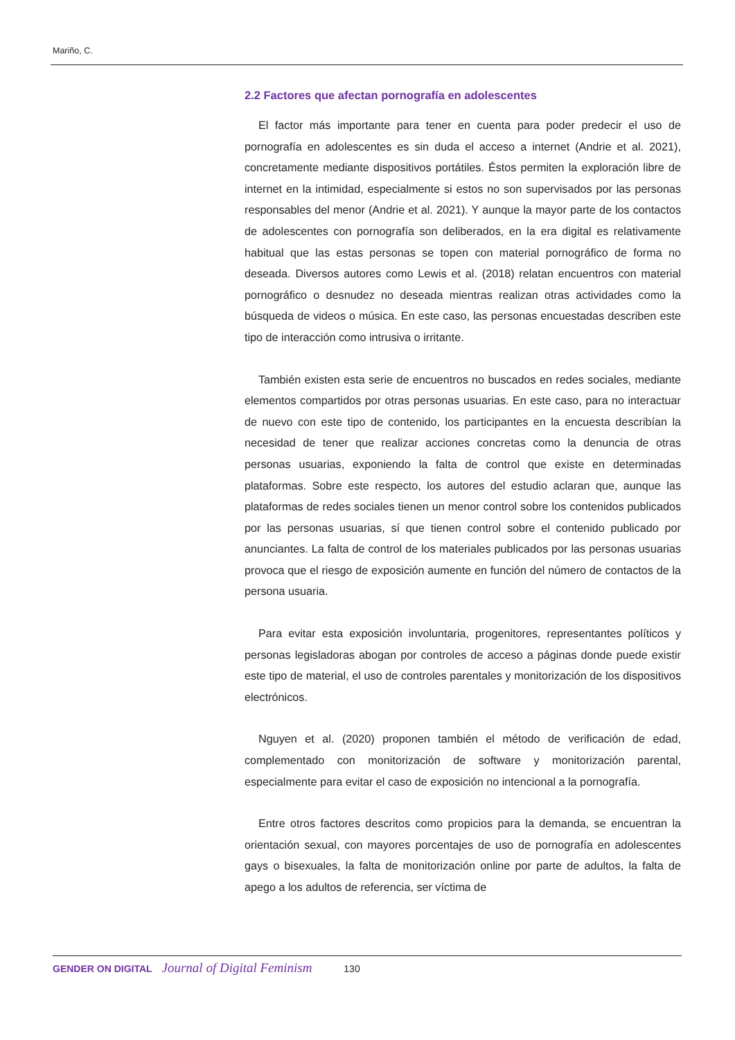Mariño, C.
2.2 Factores que afectan pornografía en adolescentes
El factor más importante para tener en cuenta para poder predecir el uso de pornografía en adolescentes es sin duda el acceso a internet (Andrie et al. 2021), concretamente mediante dispositivos portátiles. Éstos permiten la exploración libre de internet en la intimidad, especialmente si estos no son supervisados por las personas responsables del menor (Andrie et al. 2021). Y aunque la mayor parte de los contactos de adolescentes con pornografía son deliberados, en la era digital es relativamente habitual que las estas personas se topen con material pornográfico de forma no deseada. Diversos autores como Lewis et al. (2018) relatan encuentros con material pornográfico o desnudez no deseada mientras realizan otras actividades como la búsqueda de videos o música. En este caso, las personas encuestadas describen este tipo de interacción como intrusiva o irritante.
También existen esta serie de encuentros no buscados en redes sociales, mediante elementos compartidos por otras personas usuarias. En este caso, para no interactuar de nuevo con este tipo de contenido, los participantes en la encuesta describían la necesidad de tener que realizar acciones concretas como la denuncia de otras personas usuarias, exponiendo la falta de control que existe en determinadas plataformas. Sobre este respecto, los autores del estudio aclaran que, aunque las plataformas de redes sociales tienen un menor control sobre los contenidos publicados por las personas usuarias, sí que tienen control sobre el contenido publicado por anunciantes. La falta de control de los materiales publicados por las personas usuarias provoca que el riesgo de exposición aumente en función del número de contactos de la persona usuaria.
Para evitar esta exposición involuntaria, progenitores, representantes políticos y personas legisladoras abogan por controles de acceso a páginas donde puede existir este tipo de material, el uso de controles parentales y monitorización de los dispositivos electrónicos.
Nguyen et al. (2020) proponen también el método de verificación de edad, complementado con monitorización de software y monitorización parental, especialmente para evitar el caso de exposición no intencional a la pornografía.
Entre otros factores descritos como propicios para la demanda, se encuentran la orientación sexual, con mayores porcentajes de uso de pornografía en adolescentes gays o bisexuales, la falta de monitorización online por parte de adultos, la falta de apego a los adultos de referencia, ser víctima de
GENDER ON DIGITAL Journal of Digital Feminism 130